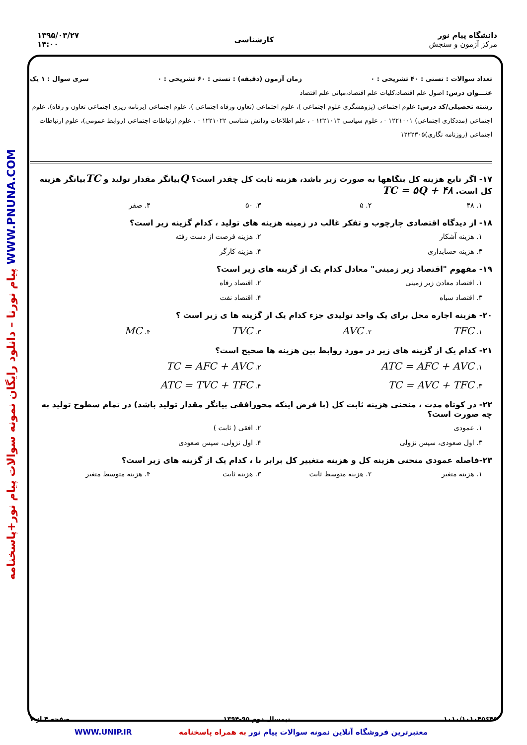دانشگاه پیام نور
مرکز آزمون و سنجش
کارشناسی
۱۳۹۵/۰۳/۲۷
۱۴:۰۰
پیام نورنا – دانلود رایگان نمونه سوالات پیام نور+پاسخنامه WWW.PNUNA.COM
تعداد سوالات : تستی : ۴۰ تشریحی : ۰ زمان آزمون (دقیقه) : تستی : ۶۰ تشریحی : ۰ سری سوال : ۱ یک
عنـــوان درس: اصول علم اقتصاد،کلیات علم اقتصاد،مبانی علم اقتصاد
رشته تحصیلی/کد درس: علوم اجتماعی (پژوهشگری علوم اجتماعی )، علوم اجتماعی (تعاون ورفاه اجتماعی )، علوم اجتماعی (برنامه ریزی اجتماعی تعاون و رفاه)، علوم اجتماعی (مددکاری اجتماعی) ۱۲۲۱۰۰۱ - ، علوم سیاسی ۱۲۲۱۰۱۳ - ، علم اطلاعات ودانش شناسی ۱۲۲۱۰۲۲ - ، علوم ارتباطات اجتماعی (روابط عمومی)، علوم ارتباطات اجتماعی (روزنامه نگاری)۱۲۲۲۳۰۵
۱۷- اگر تابع هزینه کل بنگاهها به صورت زیر باشد، هزینه ثابت کل چقدر است؟ Qبیانگر مقدار تولید و TCبیانگر هزینه کل است. TC = ۵Q + ۴۸
۱. ۴۸ ۲. ۵ ۳. ۵۰ ۴. صفر
۱۸- از دیدگاه اقتصادی چارچوب و تفکر غالب در زمینه هزینه های تولید ، کدام گزینه زیر است؟
۱. هزینه آشکار ۲. هزینه فرصت از دست رفته
۳. هزینه حسابداری ۴. هزینه کارگر
۱۹- مفهوم "اقتصاد زیر زمینی" معادل کدام یک از گزینه های زیر است؟
۱. اقتصاد معادن زیر زمینی ۲. اقتصاد رفاه
۳. اقتصاد سیاه ۴. اقتصاد نفت
۲۰- هزینه اجاره محل برای یک واحد تولیدی جزء کدام یک از گزینه ها ی زیر است ؟
۱. TFC ۲. AVC ۳. TVC ۴. MC
۲۱- کدام یک از گزینه های زیر در مورد روابط بین هزینه ها صحیح است؟
۱. ATC = AFC + AVC ۲. TC = AFC + AVC
۳. TC = AVC + TFC ۴. ATC = TVC + TFC
۲۲- در کوتاه مدت ، منحنی هزینه ثابت کل (با فرض اینکه محورافقی بیانگر مقدار تولید باشد) در تمام سطوح تولید به چه صورت است؟
۱. عمودی ۲. افقی ( ثابت )
۳. اول صعودی، سپس نزولی ۴. اول نزولی، سپس صعودی
۲۳-فاصله عمودی منحنی هزینه کل و هزینه متغییر کل برابر با ، کدام یک از گزینه های زیر است؟
۱. هزینه متغیر ۲. هزینه متوسط ثابت ۳. هزینه ثابت ۴. هزینه متوسط متغیر
۱۰۱۰/۱۰۱۰۴۵۶۴۶ نیمسال دوم ۹۵-۱۳۹۴ صفحه ۴ از ۷
WWW.UNIP.IR معتبرترین فروشگاه آنلاین نمونه سوالات پیام نور به همراه پاسخنامه